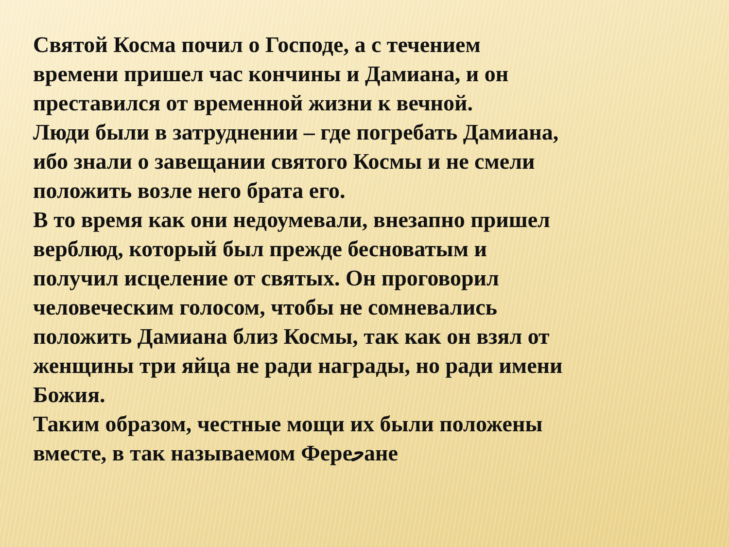Святой Косма почил о Господе, а с течением
времени пришел час кончины и Дамиана, и он
преставился от временной жизни к вечной.
Люди были в затруднении – где погребать Дамиана,
ибо знали о завещании святого Космы и не смели
положить возле него брата его.
В то время как они недоумевали, внезапно пришел
верблюд, который был прежде бесноватым и
получил исцеление от святых. Он проговорил
человеческим голосом, чтобы не сомневались
положить Дамиана близ Космы, так как он взял от
женщины три яйца не ради награды, но ради имени
Божия.
Таким образом, честные мощи их были положены
вместе, в так называемом Фереމане